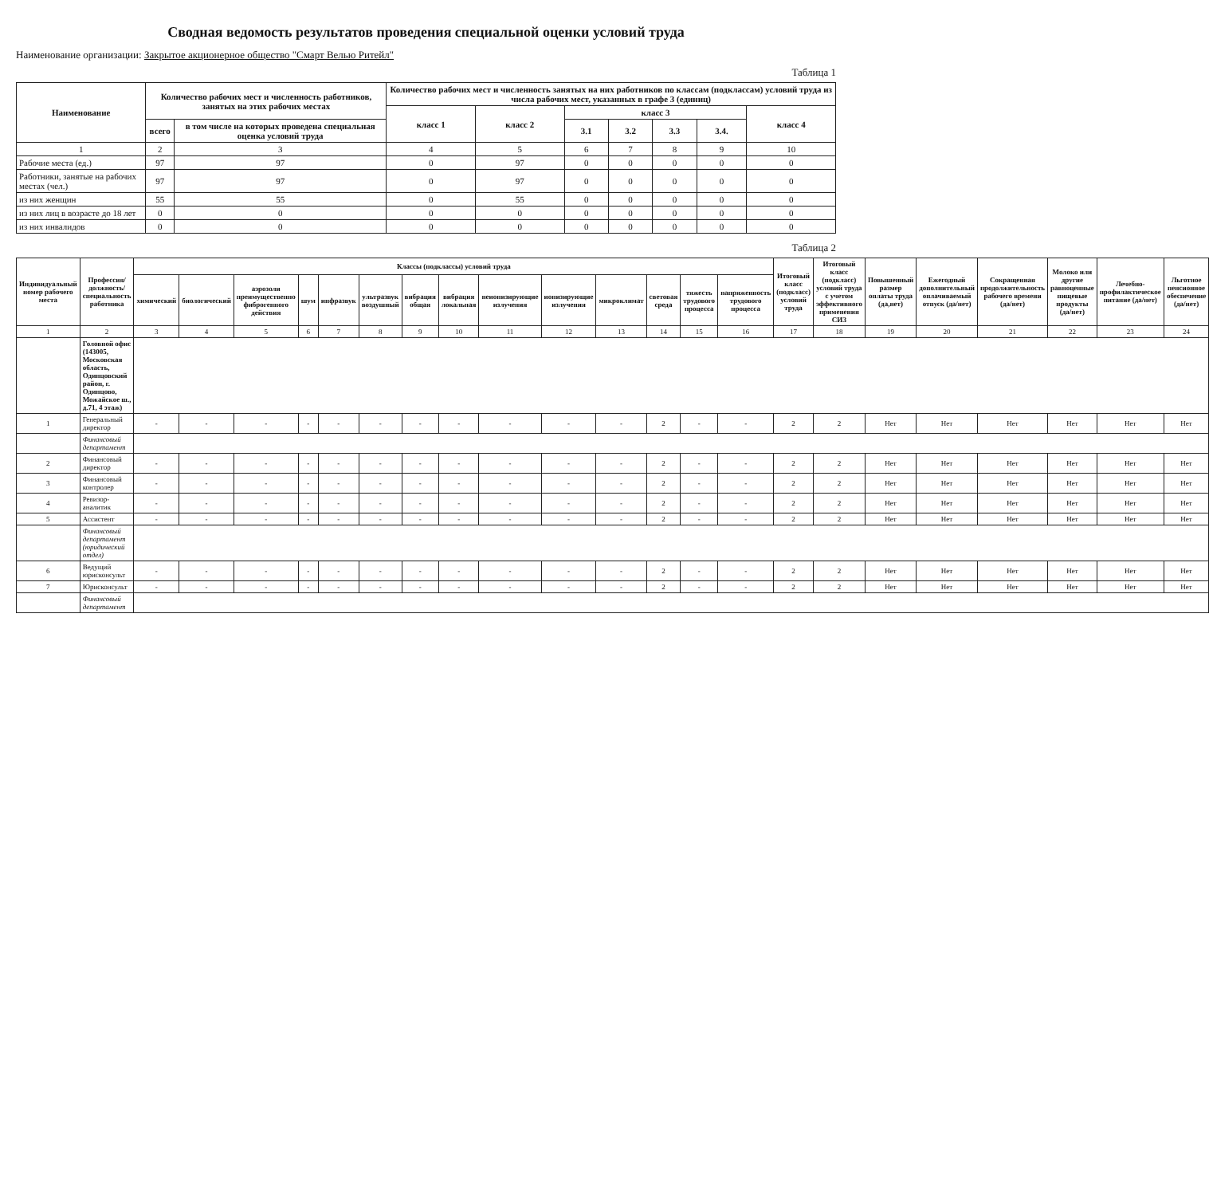Сводная ведомость результатов проведения специальной оценки условий труда
Наименование организации: Закрытое акционерное общество "Смарт Велью Ритейл"
Таблица 1
| Наименование | Количество рабочих мест и численность работников, занятых на этих рабочих местах | | Количество рабочих мест и численность занятых на них работников по классам (подклассам) условий труда из числа рабочих мест, указанных в графе 3 (единиц) | | | | | | |
| --- | --- | --- | --- | --- | --- | --- | --- | --- | --- |
| | | | класс 1 | класс 2 | класс 3 | | | | класс 4 |
| | всего | в том числе на которых проведена специальная оценка условий труда | | | 3.1 | 3.2 | 3.3 | 3.4. | |
| 1 | 2 | 3 | 4 | 5 | 6 | 7 | 8 | 9 | 10 |
| Рабочие места (ед.) | 97 | 97 | 0 | 97 | 0 | 0 | 0 | 0 | 0 |
| Работники, занятые на рабочих местах (чел.) | 97 | 97 | 0 | 97 | 0 | 0 | 0 | 0 | 0 |
| из них женщин | 55 | 55 | 0 | 55 | 0 | 0 | 0 | 0 | 0 |
| из них лиц в возрасте до 18 лет | 0 | 0 | 0 | 0 | 0 | 0 | 0 | 0 | 0 |
| из них инвалидов | 0 | 0 | 0 | 0 | 0 | 0 | 0 | 0 | 0 |
Таблица 2
| Индивидуальный номер рабочего места | Профессия/ должность/ специальность работника | Классы (подклассы) условий труда | | | | | | | | | | | | | | Итоговый класс (подкласс) условий труда | Итоговый класс (подкласс) условий труда с учетом эффективного применения СИЗ | Повышенный размер оплаты труда (да,нет) | Ежегодный дополнительный оплачиваемый отпуск (да/нет) | Сокращенная продолжительность рабочего времени (да/нет) | Молоко или другие равноценные пищевые продукты (да/нет) | Лечебно-профилактическое питание (да/нет) | Льготное пенсионное обеспечение (да/нет) |
| --- | --- | --- | --- | --- | --- | --- | --- | --- | --- | --- | --- | --- | --- | --- | --- | --- | --- | --- | --- | --- | --- | --- | --- |
| | | химический | биологический | аэрозоли преимущественно фиброгенного действия | шум | инфразвук | ультразвук воздушный | вибрация общая | вибрация локальная | неионизирующие излучения | ионизирующие излучения | микроклимат | световая среда | тяжесть трудового процесса | напряженность трудового процесса | | | | | | | | |
| 1 | 2 | 3 | 4 | 5 | 6 | 7 | 8 | 9 | 10 | 11 | 12 | 13 | 14 | 15 | 16 | 17 | 18 | 19 | 20 | 21 | 22 | 23 | 24 |
| | Головной офис (143005, Московская область, Одинцовский район, г. Одинцово, Можайское ш., д.71, 4 этаж) | | | | | | | | | | | | | | | | | | | | | | |
| 1 | Генеральный директор | - | - | - | - | - | - | - | - | - | - | - | 2 | - | - | 2 | 2 | Нет | Нет | Нет | Нет | Нет | Нет |
| | Финансовый департамент | | | | | | | | | | | | | | | | | | | | | | |
| 2 | Финансовый директор | - | - | - | - | - | - | - | - | - | - | - | 2 | - | - | 2 | 2 | Нет | Нет | Нет | Нет | Нет | Нет |
| 3 | Финансовый контролер | - | - | - | - | - | - | - | - | - | - | - | 2 | - | - | 2 | 2 | Нет | Нет | Нет | Нет | Нет | Нет |
| 4 | Ревизор-аналитик | - | - | - | - | - | - | - | - | - | - | - | 2 | - | - | 2 | 2 | Нет | Нет | Нет | Нет | Нет | Нет |
| 5 | Ассистент | - | - | - | - | - | - | - | - | - | - | - | 2 | - | - | 2 | 2 | Нет | Нет | Нет | Нет | Нет | Нет |
| | Финансовый департамент (юридический отдел) | | | | | | | | | | | | | | | | | | | | | | |
| 6 | Ведущий юрисконсульт | - | - | - | - | - | - | - | - | - | - | - | 2 | - | - | 2 | 2 | Нет | Нет | Нет | Нет | Нет | Нет |
| 7 | Юрисконсульт | - | - | - | - | - | - | - | - | - | - | - | 2 | - | - | 2 | 2 | Нет | Нет | Нет | Нет | Нет | Нет |
| | Финансовый департамент | | | | | | | | | | | | | | | | | | | | | | |